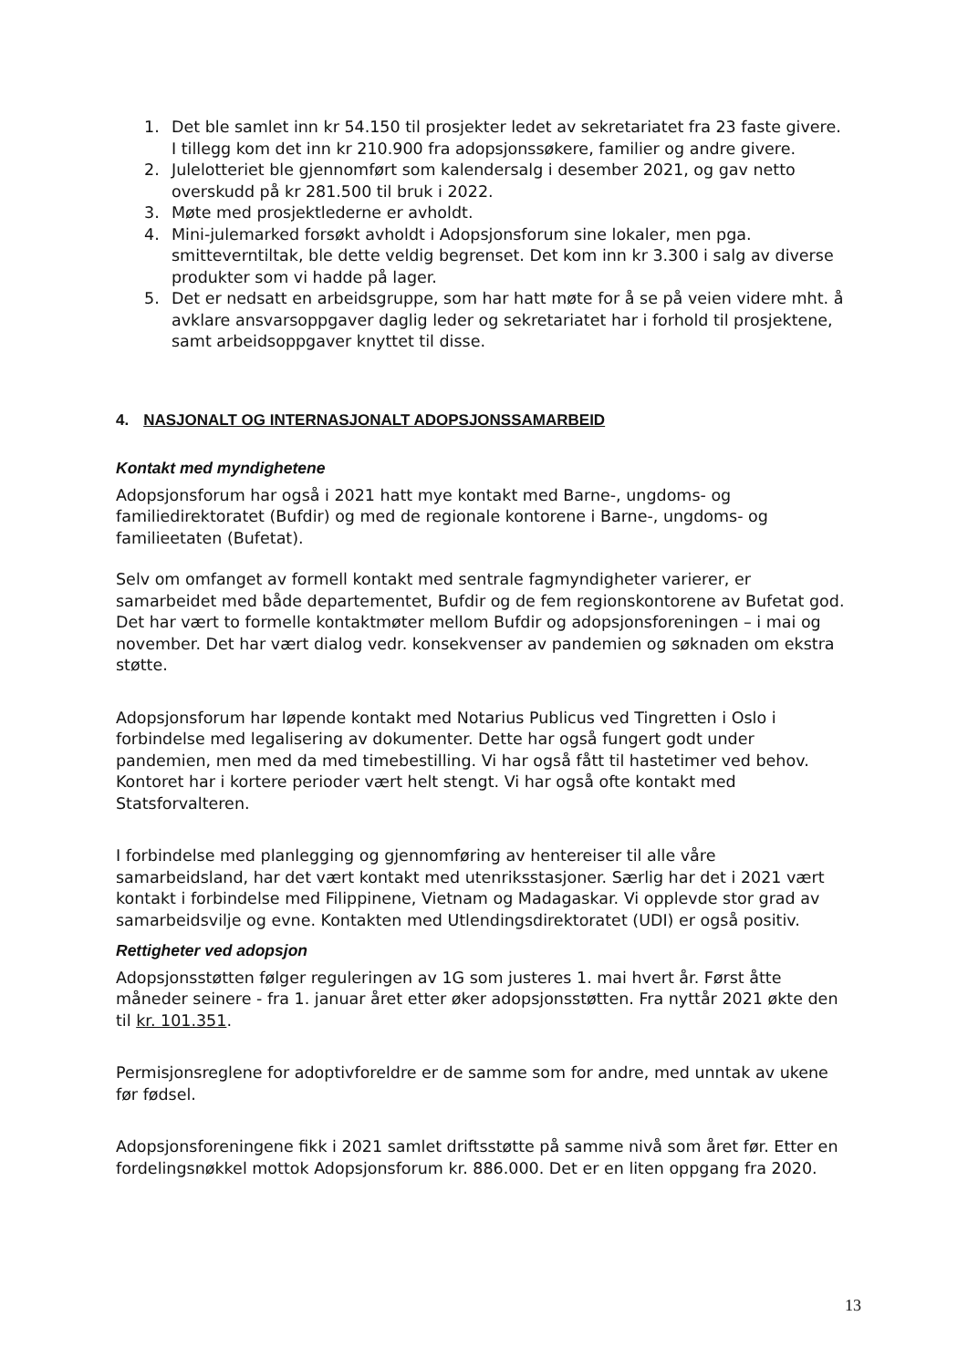1. Det ble samlet inn kr 54.150 til prosjekter ledet av sekretariatet fra 23 faste givere. I tillegg kom det inn kr 210.900 fra adopsjonssøkere, familier og andre givere.
2. Julelotteriet ble gjennomført som kalendersalg i desember 2021, og gav netto overskudd på kr 281.500 til bruk i 2022.
3. Møte med prosjektlederne er avholdt.
4. Mini-julemarked forsøkt avholdt i Adopsjonsforum sine lokaler, men pga. smitteverntiltak, ble dette veldig begrenset. Det kom inn kr 3.300 i salg av diverse produkter som vi hadde på lager.
5. Det er nedsatt en arbeidsgruppe, som har hatt møte for å se på veien videre mht. å avklare ansvarsoppgaver daglig leder og sekretariatet har i forhold til prosjektene, samt arbeidsoppgaver knyttet til disse.
4. NASJONALT OG INTERNASJONALT ADOPSJONSSAMARBEID
Kontakt med myndighetene
Adopsjonsforum har også i 2021 hatt mye kontakt med Barne-, ungdoms- og familiedirektoratet (Bufdir) og med de regionale kontorene i Barne-, ungdoms- og familieetaten (Bufetat).
Selv om omfanget av formell kontakt med sentrale fagmyndigheter varierer, er samarbeidet med både departementet, Bufdir og de fem regionskontorene av Bufetat god. Det har vært to formelle kontaktmøter mellom Bufdir og adopsjonsforeningen – i mai og november. Det har vært dialog vedr. konsekvenser av pandemien og søknaden om ekstra støtte.
Adopsjonsforum har løpende kontakt med Notarius Publicus ved Tingretten i Oslo i forbindelse med legalisering av dokumenter. Dette har også fungert godt under pandemien, men med da med timebestilling. Vi har også fått til hastetimer ved behov. Kontoret har i kortere perioder vært helt stengt. Vi har også ofte kontakt med Statsforvalteren.
I forbindelse med planlegging og gjennomføring av hentereiser til alle våre samarbeidsland, har det vært kontakt med utenriksstasjoner. Særlig har det i 2021 vært kontakt i forbindelse med Filippinene, Vietnam og Madagaskar. Vi opplevde stor grad av samarbeidsvilje og evne. Kontakten med Utlendingsdirektoratet (UDI) er også positiv.
Rettigheter ved adopsjon
Adopsjonsstøtten følger reguleringen av 1G som justeres 1. mai hvert år. Først åtte måneder seinere - fra 1. januar året etter øker adopsjonsstøtten. Fra nyttår 2021 økte den til kr. 101.351.
Permisjonsreglene for adoptivforeldre er de samme som for andre, med unntak av ukene før fødsel.
Adopsjonsforeningene fikk i 2021 samlet driftsstøtte på samme nivå som året før. Etter en fordelingsnøkkel mottok Adopsjonsforum kr. 886.000. Det er en liten oppgang fra 2020.
13